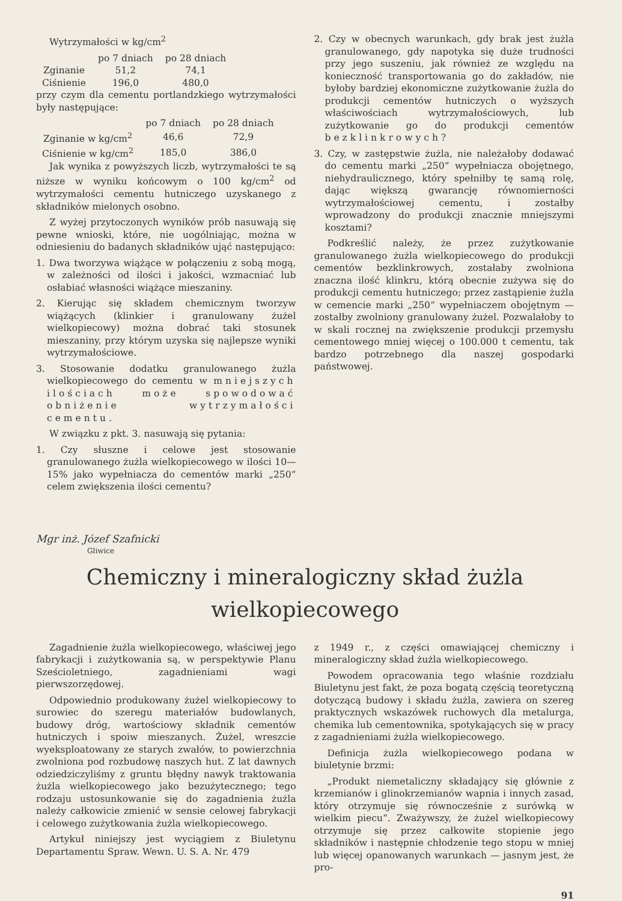Wytrzymałości w kg/cm<sup>2</sup>
| | po 7 dniach | po 28 dniach |
| --- | --- | --- |
| Zginanie | 51,2 | 74,1 |
| Ciśnienie | 196,0 | 480,0 |
przy czym dla cementu portlandzkiego wytrzymałości były następujące:
| | po 7 dniach | po 28 dniach |
| --- | --- | --- |
| Zginanie w kg/cm<sup>2</sup> | 46,6 | 72,9 |
| Ciśnienie w kg/cm<sup>2</sup> | 185,0 | 386,0 |
Jak wynika z powyższych liczb, wytrzymałości te są niższe w wyniku końcowym o 100 kg/cm<sup>2</sup> od wytrzymałości cementu hutniczego uzyskanego z składników mielonych osobno.
Z wyżej przytoczonych wyników prób nasuwają się pewne wnioski, które, nie uogólniając, można w odniesieniu do badanych składników ująć następująco:
1. Dwa tworzywa wiążące w połączeniu z sobą mogą, w zależności od ilości i jakości, wzmacniać lub osłabiać własności wiążące mieszaniny.
2. Kierując się składem chemicznym tworzyw wiążących (klinkier i granulowany żużel wielkopiecowy) można dobrać taki stosunek mieszaniny, przy którym uzyska się najlepsze wyniki wytrzymałościowe.
3. Stosowanie dodatku granulowanego żużla wielkopiecowego do cementu w mniejszych ilościach może spowodować obniżenie wytrzymałości cementu.
W związku z pkt. 3. nasuwają się pytania:
1. Czy słuszne i celowe jest stosowanie granulowanego żużla wielkopiecowego w ilości 10—15% jako wypełniacza do cementów marki „250“ celem zwiększenia ilości cementu?
2. Czy w obecnych warunkach, gdy brak jest żużla granulowanego, gdy napotyka się duże trudności przy jego suszeniu, jak również ze względu na konieczność transportowania go do zakładów, nie byłoby bardziej ekonomiczne zużytkowanie żużla do produkcji cementów hutniczych o wyższych właściwościach wytrzymałościowych, lub zużytkowanie go do produkcji cementów bezklinkrowych?
3. Czy, w zastępstwie żużla, nie należałoby dodawać do cementu marki „250“ wypełniacza obojętnego, niehydraulicznego, który spełniłby tę samą rolę, dając większą gwarancję równomierności wytrzymałościowej cementu, i zostałby wprowadzony do produkcji znacznie mniejszymi kosztami?
Podkreślić należy, że przez zużytkowanie granulowanego żużla wielkopiecowego do produkcji cementów bezklinkrowych, zostałaby zwolniona znaczna ilość klinkru, którą obecnie zużywa się do produkcji cementu hutniczego; przez zastąpienie żużla w cemencie marki „250“ wypełniaczem obojętnym — zostałby zwolniony granulowany żużel. Pozwalałoby to w skali rocznej na zwiększenie produkcji przemysłu cementowego mniej więcej o 100.000 t cementu, tak bardzo potrzebnego dla naszej gospodarki państwowej.
Mgr inż. Józef Szafnicki
Gliwice
Chemiczny i mineralogiczny skład żużla
wielkopiecowego
Zagadnienie żużla wielkopiecowego, właściwej jego fabrykacji i zużytkowania są, w perspektywie Planu Sześcioletniego, zagadnieniami wagi pierwszorzędowej.
Odpowiednio produkowany żużel wielkopiecowy to surowiec do szeregu materiałów budowlanych, budowy dróg, wartościowy składnik cementów hutniczych i spoiw mieszanych. Żużel, wreszcie wyeksploatowany ze starych zwałów, to powierzchnia zwolniona pod rozbudowę naszych hut. Z lat dawnych odziedziczyliśmy z gruntu błędny nawyk traktowania żużla wielkopiecowego jako bezużytecznego; tego rodzaju ustosunkowanie się do zagadnienia żużla należy całkowicie zmienić w sensie celowej fabrykacji i celowego zużytkowania żużla wielkopiecowego.
Artykuł niniejszy jest wyciągiem z Biuletynu Departamentu Spraw. Wewn. U. S. A. Nr. 479
z 1949 r., z części omawiającej chemiczny i mineralogiczny skład żużla wielkopiecowego.
Powodem opracowania tego właśnie rozdziału Biuletynu jest fakt, że poza bogatą częścią teoretyczną dotyczącą budowy i składu żużla, zawiera on szereg praktycznych wskazówek ruchowych dla metalurga, chemika lub cementownika, spotykających się w pracy z zagadnieniami żużla wielkopiecowego.
Definicja żużla wielkopiecowego podana w biuletynie brzmi:
„Produkt niemetaliczny składający się głównie z krzemianów i glinokrzemianów wapnia i innych zasad, który otrzymuje się równocześnie z surówką w wielkim piecu“. Zważywszy, że żużel wielkopiecowy otrzymuje się przez całkowite stopienie jego składników i następnie chłodzenie tego stopu w mniej lub więcej opanowanych warunkach — jasnym jest, że pro-
91